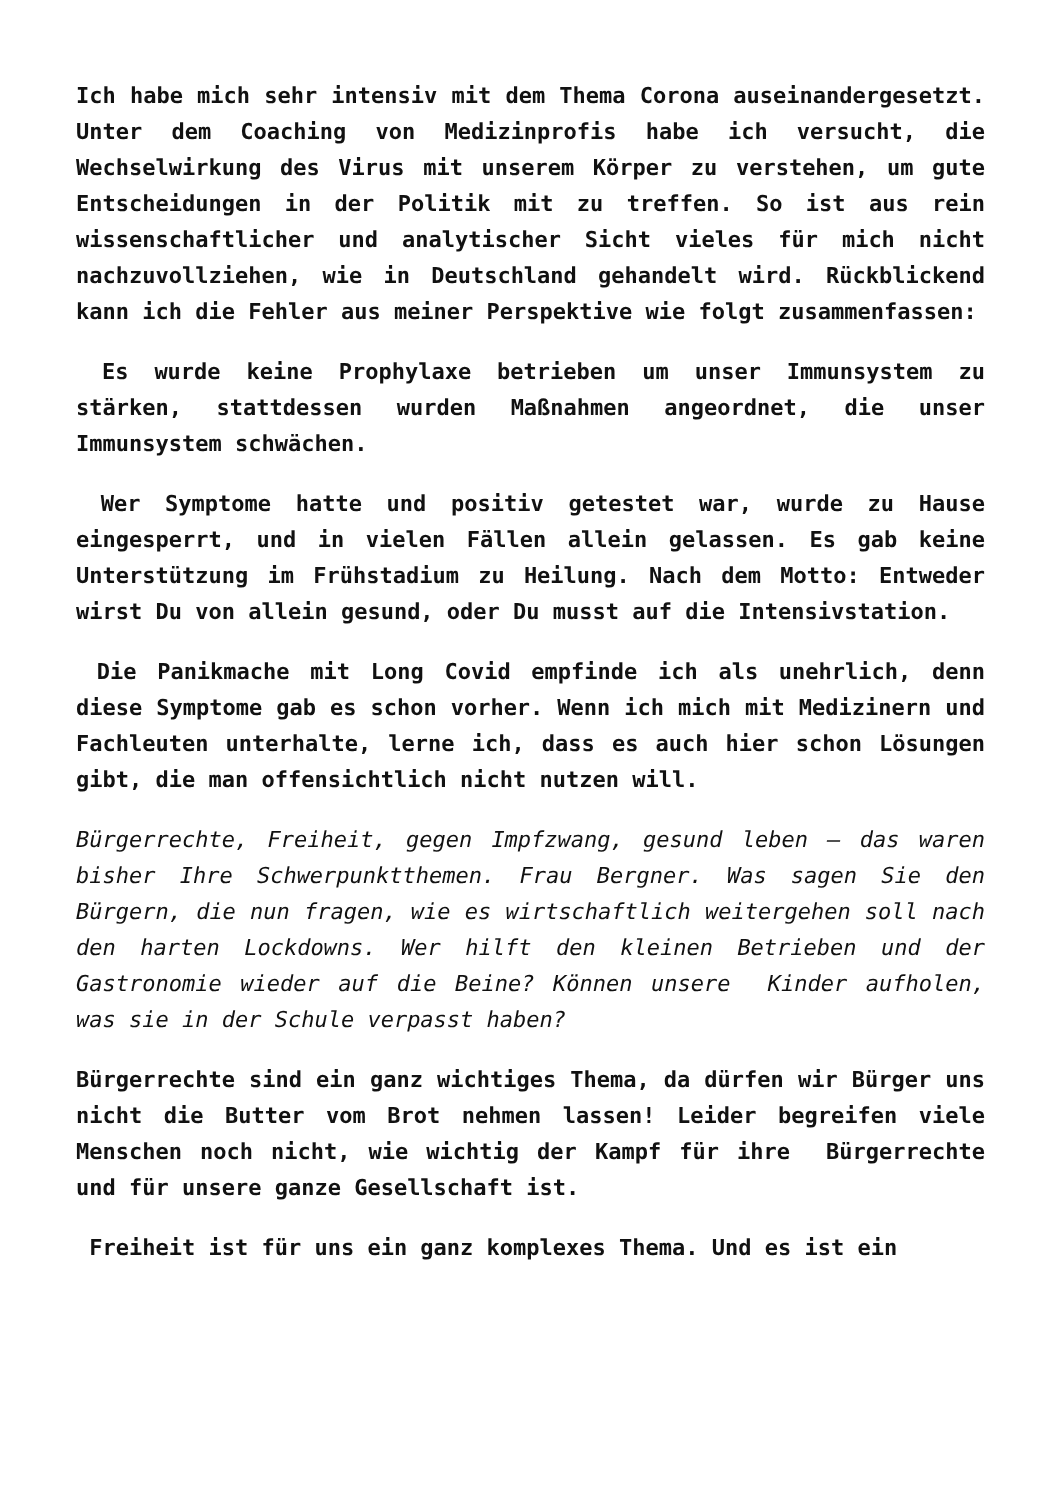Ich habe mich sehr intensiv mit dem Thema Corona auseinandergesetzt. Unter dem Coaching von Medizinprofis habe ich versucht, die Wechselwirkung des Virus mit unserem Körper zu verstehen, um gute Entscheidungen in der Politik mit zu treffen. So ist aus rein wissenschaftlicher und analytischer Sicht vieles für mich nicht nachzuvollziehen, wie in Deutschland gehandelt wird. Rückblickend kann ich die Fehler aus meiner Perspektive wie folgt zusammenfassen:
Es wurde keine Prophylaxe betrieben um unser Immunsystem zu stärken, stattdessen wurden Maßnahmen angeordnet, die unser Immunsystem schwächen.
Wer Symptome hatte und positiv getestet war, wurde zu Hause eingesperrt, und in vielen Fällen allein gelassen. Es gab keine Unterstützung im Frühstadium zu Heilung. Nach dem Motto: Entweder wirst Du von allein gesund, oder Du musst auf die Intensivstation.
Die Panikmache mit Long Covid empfinde ich als unehrlich, denn diese Symptome gab es schon vorher. Wenn ich mich mit Medizinern und Fachleuten unterhalte, lerne ich, dass es auch hier schon Lösungen gibt, die man offensichtlich nicht nutzen will.
Bürgerrechte, Freiheit, gegen Impfzwang, gesund leben – das waren bisher Ihre Schwerpunktthemen. Frau Bergner. Was sagen Sie den Bürgern, die nun fragen, wie es wirtschaftlich weitergehen soll nach den harten Lockdowns. Wer hilft den kleinen Betrieben und der Gastronomie wieder auf die Beine? Können unsere Kinder aufholen, was sie in der Schule verpasst haben?
Bürgerrechte sind ein ganz wichtiges Thema, da dürfen wir Bürger uns nicht die Butter vom Brot nehmen lassen! Leider begreifen viele Menschen noch nicht, wie wichtig der Kampf für ihre Bürgerrechte und für unsere ganze Gesellschaft ist.
Freiheit ist für uns ein ganz komplexes Thema. Und es ist ein